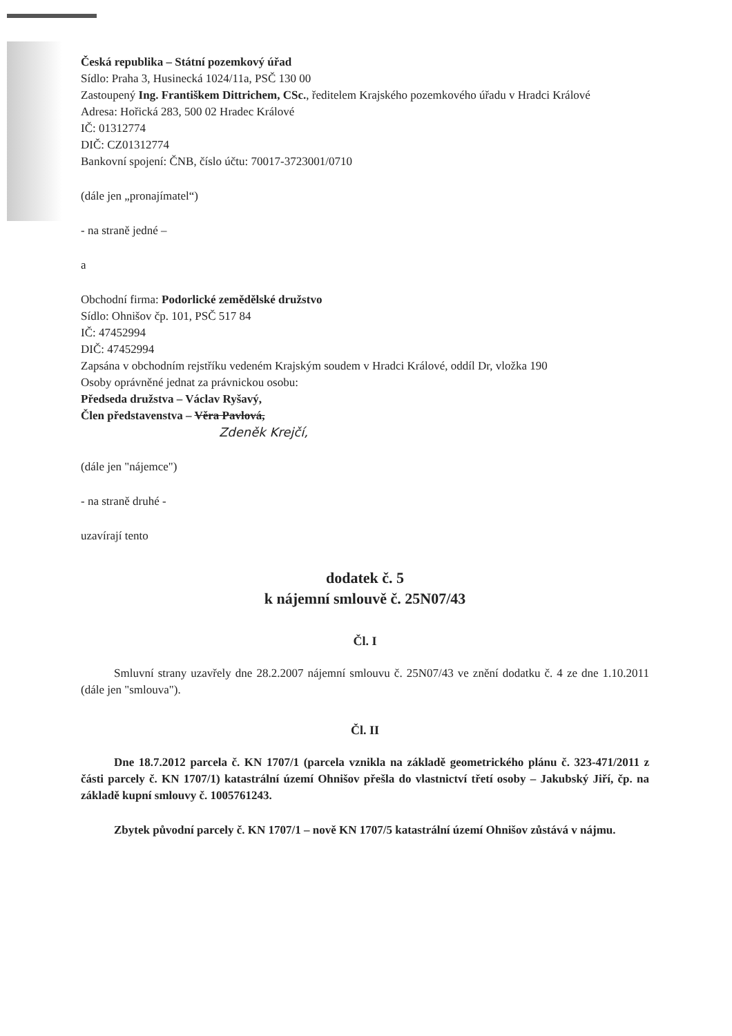Česká republika – Státní pozemkový úřad
Sídlo: Praha 3, Husinecká 1024/11a, PSČ 130 00
Zastoupený Ing. Františkem Dittrichem, CSc., ředitelem Krajského pozemkového úřadu v Hradci Králové
Adresa: Hořická 283, 500 02 Hradec Králové
IČ: 01312774
DIČ: CZ01312774
Bankovní spojení: ČNB, číslo účtu: 70017-3723001/0710
(dále jen „pronajímatel“)
- na straně jedné –
a
Obchodní firma: Podorlické zemědělské družstvo
Sídlo: Ohnišov čp. 101, PSČ 517 84
IČ: 47452994
DIČ: 47452994
Zapsána v obchodním rejstříku vedeném Krajským soudem v Hradci Králové, oddíl Dr, vložka 190
Osoby oprávněné jednat za právnickou osobu:
Předseda družstva – Václav Ryšavý,
Člen představenstva – Věra Pavlová,
Zdeněk Krejčí,
(dále jen "nájemce")
- na straně druhé -
uzavírají tento
dodatek č. 5
k nájemní smlouvě č. 25N07/43
Čl. I
Smluvní strany uzavřely dne 28.2.2007 nájemní smlouvu č. 25N07/43 ve znění dodatku č. 4 ze dne 1.10.2011 (dále jen "smlouva").
Čl. II
Dne 18.7.2012 parcela č. KN 1707/1 (parcela vznikla na základě geometrického plánu č. 323-471/2011 z části parcely č. KN 1707/1) katastrální území Ohnišov přešla do vlastnictví třetí osoby – Jakubský Jiří, čp. na základě kupní smlouvy č. 1005761243.
Zbytek původní parcely č. KN 1707/1 – nově KN 1707/5 katastrální území Ohnišov zůstává v nájmu.